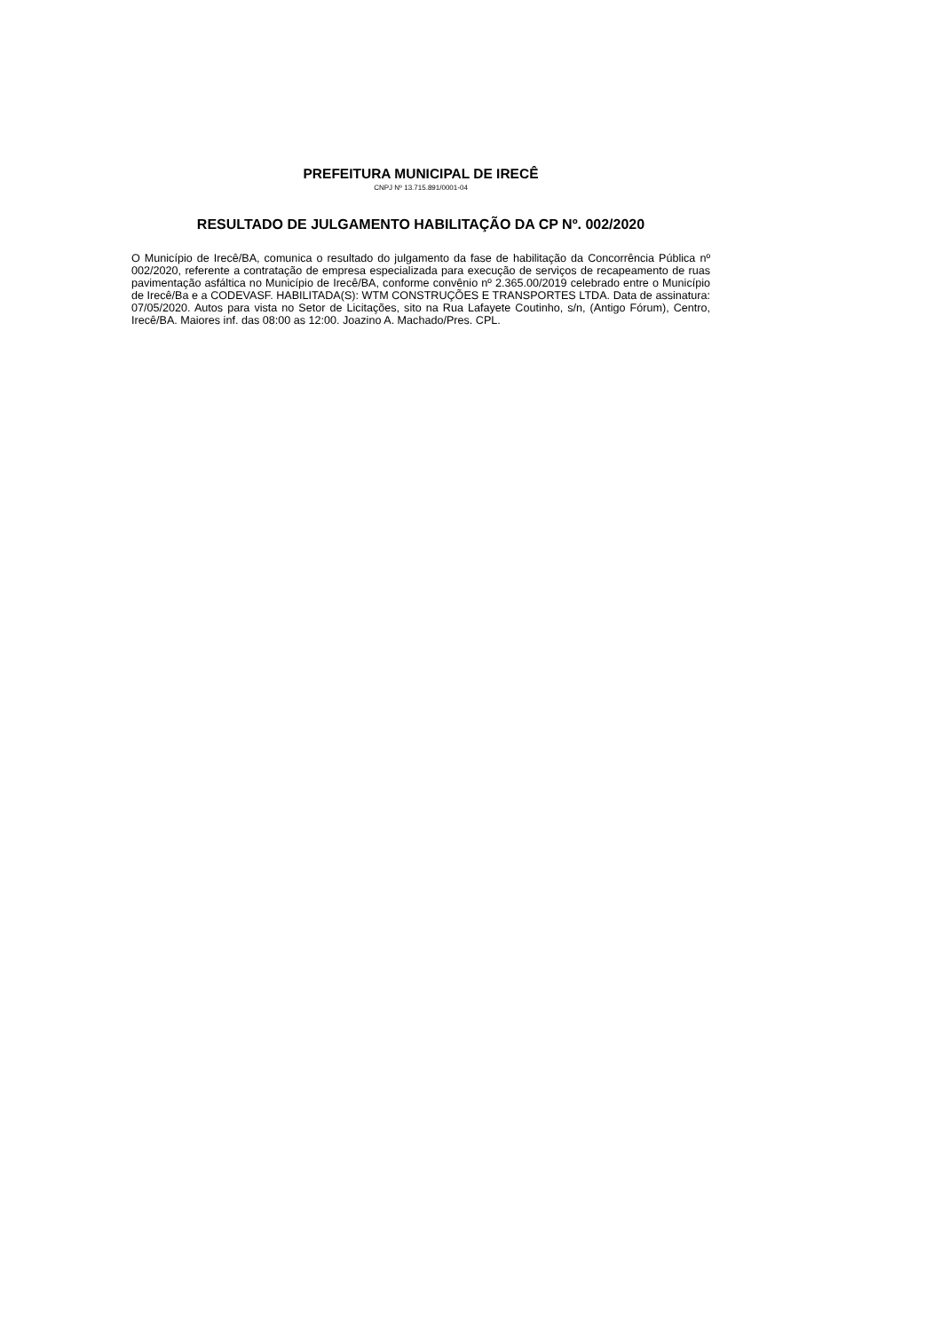PREFEITURA MUNICIPAL DE IRECÊ
CNPJ Nº 13.715.891/0001-04
RESULTADO DE JULGAMENTO HABILITAÇÃO DA CP Nº. 002/2020
O Município de Irecê/BA, comunica o resultado do julgamento da fase de habilitação da Concorrência Pública nº 002/2020, referente a contratação de empresa especializada para execução de serviços de recapeamento de ruas pavimentação asfáltica no Município de Irecê/BA, conforme convênio nº 2.365.00/2019 celebrado entre o Município de Irecê/Ba e a CODEVASF. HABILITADA(S): WTM CONSTRUÇÕES E TRANSPORTES LTDA. Data de assinatura: 07/05/2020. Autos para vista no Setor de Licitações, sito na Rua Lafayete Coutinho, s/n, (Antigo Fórum), Centro, Irecê/BA. Maiores inf. das 08:00 as 12:00. Joazino A. Machado/Pres. CPL.